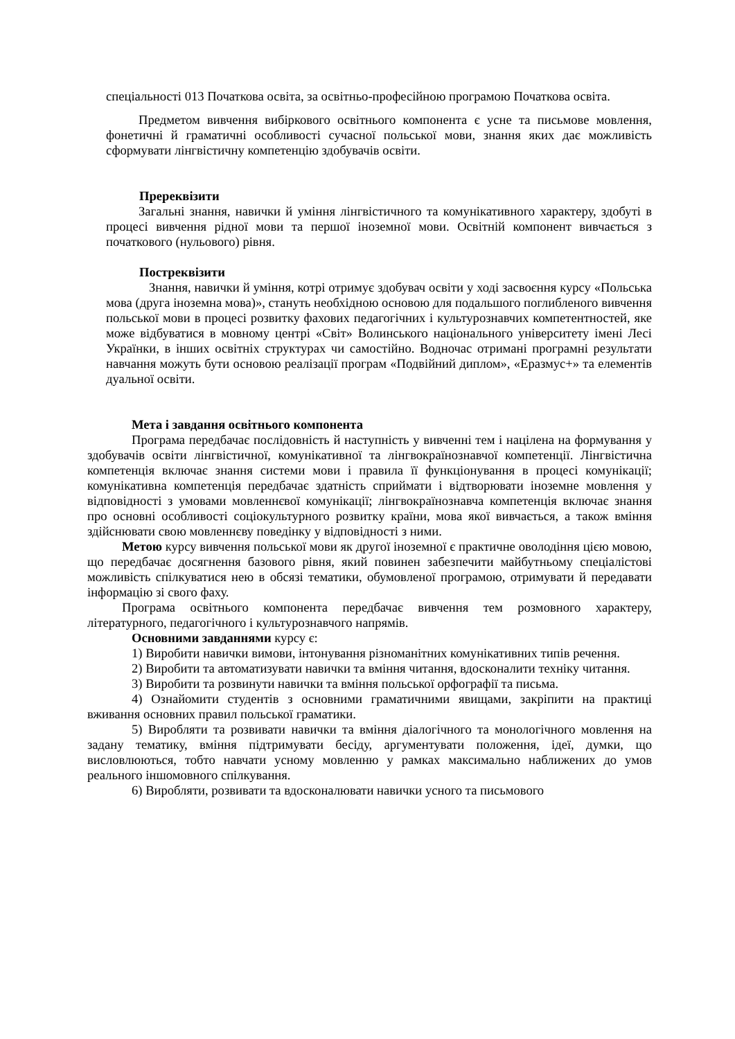спеціальності 013 Початкова освіта, за освітньо-професійною програмою Початкова освіта.
Предметом вивчення вибіркового освітнього компонента є усне та письмове мовлення, фонетичні й граматичні особливості сучасної польської мови, знання яких дає можливість сформувати лінгвістичну компетенцію здобувачів освіти.
Пререквізити
Загальні знання, навички й уміння лінгвістичного та комунікативного характеру, здобуті в процесі вивчення рідної мови та першої іноземної мови. Освітній компонент вивчається з початкового (нульового) рівня.
Постреквізити
Знання, навички й уміння, котрі отримує здобувач освіти у ході засвоєння курсу «Польська мова (друга іноземна мова)», стануть необхідною основою для подальшого поглибленого вивчення польської мови в процесі розвитку фахових педагогічних і культурознавчих компетентностей, яке може відбуватися в мовному центрі «Світ» Волинського національного університету імені Лесі Українки, в інших освітніх структурах чи самостійно. Водночас отримані програмні результати навчання можуть бути основою реалізації програм «Подвійний диплом», «Еразмус+» та елементів дуальної освіти.
Мета і завдання освітнього компонента
Програма передбачає послідовність й наступність у вивченні тем і націлена на формування у здобувачів освіти лінгвістичної, комунікативної та лінгвокраїнознавчої компетенції. Лінгвістична компетенція включає знання системи мови і правила її функціонування в процесі комунікації; комунікативна компетенція передбачає здатність сприймати і відтворювати іноземне мовлення у відповідності з умовами мовленнєвої комунікації; лінгвокраїнознавча компетенція включає знання про основні особливості соціокультурного розвитку країни, мова якої вивчається, а також вміння здійснювати свою мовленнєву поведінку у відповідності з ними.
Метою курсу вивчення польської мови як другої іноземної є практичне оволодіння цією мовою, що передбачає досягнення базового рівня, який повинен забезпечити майбутньому спеціалістові можливість спілкуватися нею в обсязі тематики, обумовленої програмою, отримувати й передавати інформацію зі свого фаху.
Програма освітнього компонента передбачає вивчення тем розмовного характеру, літературного, педагогічного і культурознавчого напрямів.
Основними завданнями курсу є:
1) Виробити навички вимови, інтонування різноманітних комунікативних типів речення.
2) Виробити та автоматизувати навички та вміння читання, вдосконалити техніку читання.
3) Виробити та розвинути навички та вміння польської орфографії та письма.
4) Ознайомити студентів з основними граматичними явищами, закріпити на практиці вживання основних правил польської граматики.
5) Виробляти та розвивати навички та вміння діалогічного та монологічного мовлення на задану тематику, вміння підтримувати бесіду, аргументувати положення, ідеї, думки, що висловлюються, тобто навчати усному мовленню у рамках максимально наближених до умов реального іншомовного спілкування.
6) Виробляти, розвивати та вдосконалювати навички усного та письмового